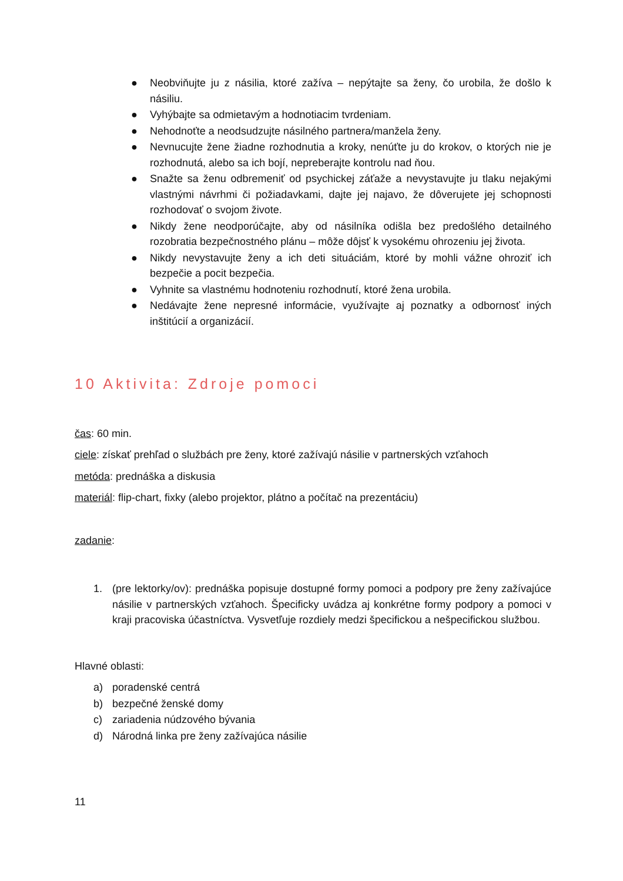● Neobviňujte ju z násilia, ktoré zažíva – nepýtajte sa ženy, čo urobila, že došlo k násiliu.
● Vyhýbajte sa odmietavým a hodnotiacim tvrdeniam.
● Nehodnoťte a neodsudzujte násilného partnera/manžela ženy.
● Nevnucujte žene žiadne rozhodnutia a kroky, nenúťte ju do krokov, o ktorých nie je rozhodnutá, alebo sa ich bojí, nepreberajte kontrolu nad ňou.
● Snažte sa ženu odbremeniť od psychickej záťaže a nevystavujte ju tlaku nejakými vlastnými návrhmi či požiadavkami, dajte jej najavo, že dôverujete jej schopnosti rozhodovať o svojom živote.
● Nikdy žene neodporúčajte, aby od násilníka odišla bez predošlého detailného rozobratia bezpečnostného plánu – môže dôjsť k vysokému ohrozeniu jej života.
● Nikdy nevystavujte ženy a ich deti situáciám, ktoré by mohli vážne ohroziť ich bezpečie a pocit bezpečia.
● Vyhnite sa vlastnému hodnoteniu rozhodnutí, ktoré žena urobila.
● Nedávajte žene nepresné informácie, využívajte aj poznatky a odbornosť iných inštitúcií a organizácií.
10 Aktivita: Zdroje pomoci
čas: 60 min.
ciele: získať prehľad o službách pre ženy, ktoré zažívajú násilie v partnerských vzťahoch
metóda: prednáška a diskusia
materiál: flip-chart, fixky (alebo projektor, plátno a počítač na prezentáciu)
zadanie:
1. (pre lektorky/ov): prednáška popisuje dostupné formy pomoci a podpory pre ženy zažívajúce násilie v partnerských vzťahoch. Špecificky uvádza aj konkrétne formy podpory a pomoci v kraji pracoviska účastníctva. Vysvetľuje rozdiely medzi špecifickou a nešpecifickou službou.
Hlavné oblasti:
a) poradenské centrá
b) bezpečné ženské domy
c) zariadenia núdzového bývania
d) Národná linka pre ženy zažívajúca násilie
11